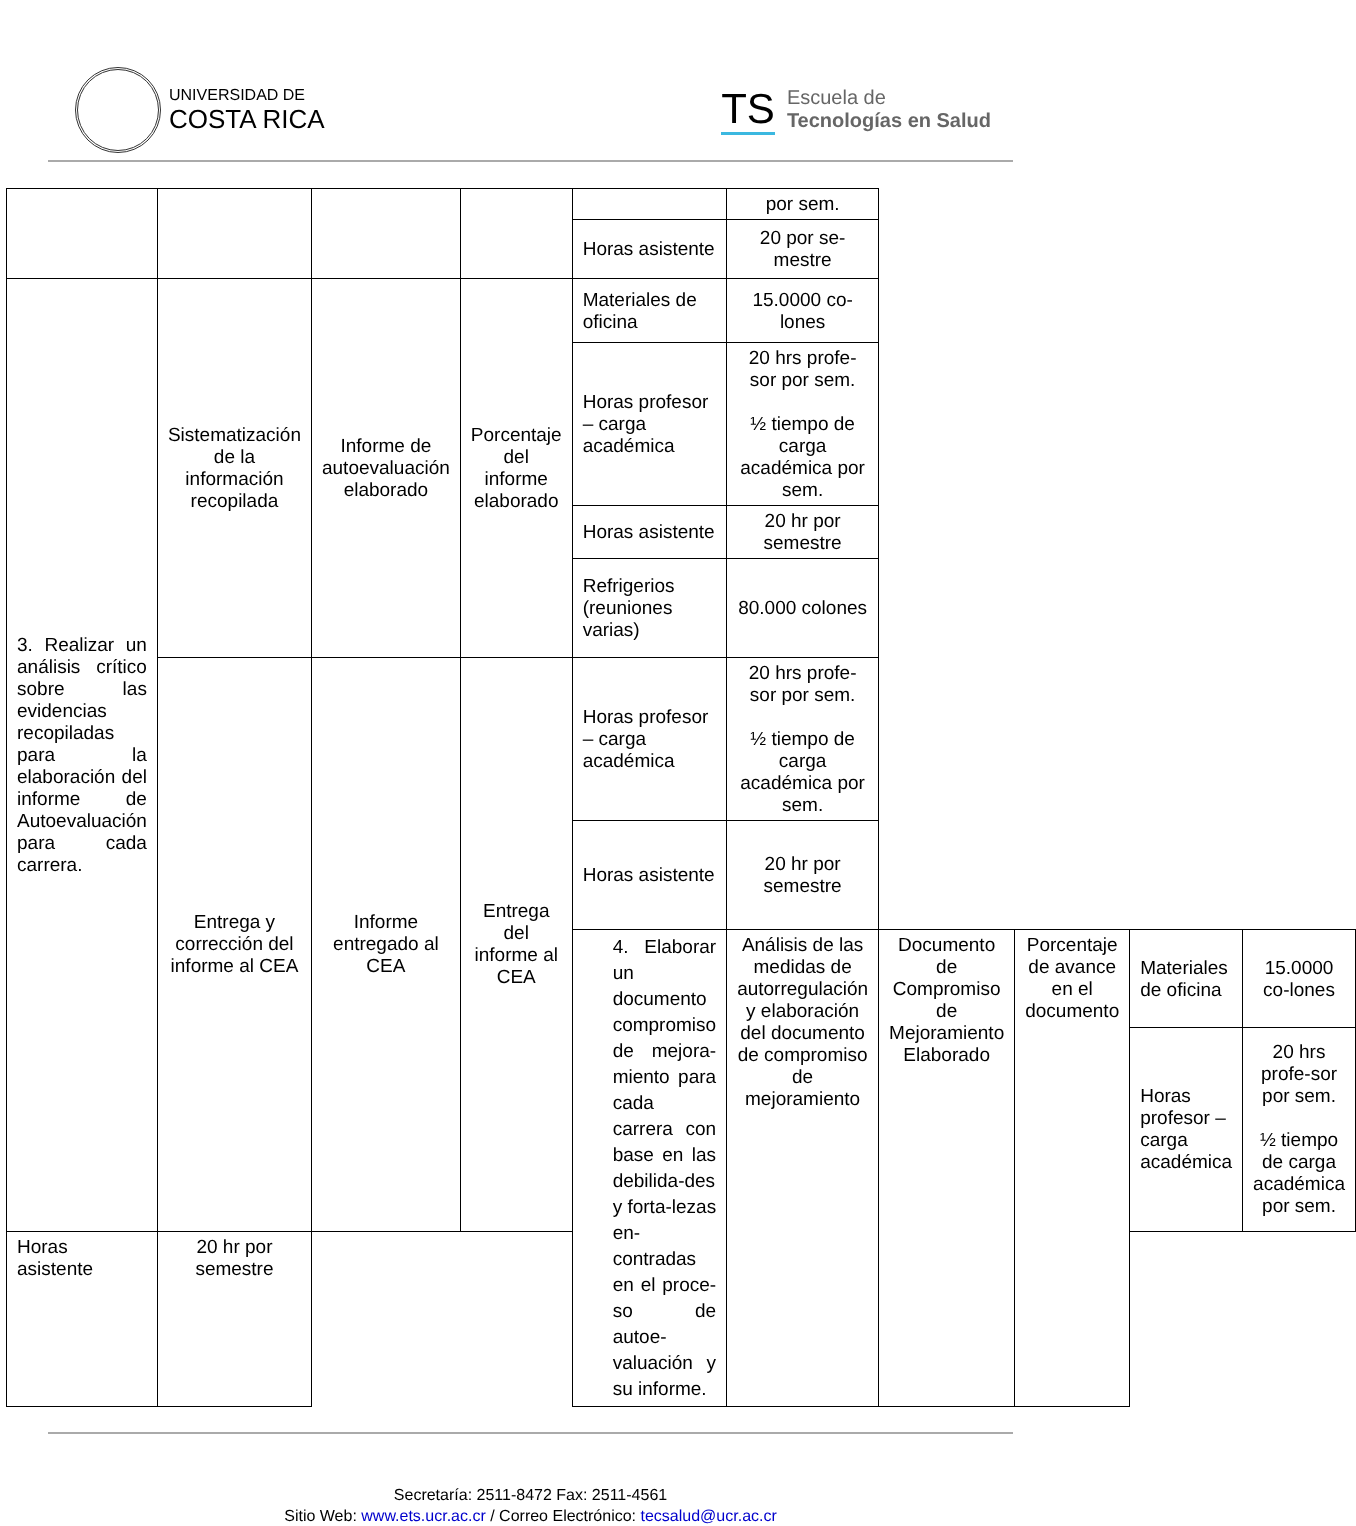UNIVERSIDAD DE
COSTA RICA
TS
Escuela de
Tecnologías en Salud
| | | | | | por sem. | | | | |
| | | | | Horas asistente | 20 por se-mestre | | | | |
| 3. Realizar un análisis crítico sobre las evidencias recopiladas para la elaboración del informe de Autoevaluación para cada carrera. | Sistematización de la información recopilada | Informe de autoevaluación elaborado | Porcentaje del informe elaborado | Materiales de oficina | 15.0000 co-lones | | | | |
| | | | | Horas profesor – carga académica | 20 hrs profe-sor por sem. ½ tiempo de carga académica por sem. | | | | |
| | | | | Horas asistente | 20 hr por semestre | | | | |
| | | | | Refrigerios (reuniones varias) | 80.000 colones | | | | |
| | Entrega y corrección del informe al CEA | Informe entregado al CEA | Entrega del informe al CEA | Horas profesor – carga académica | 20 hrs profe-sor por sem. ½ tiempo de carga académica por sem. | | | | |
| | | | | Horas asistente | 20 hr por semestre | | | | |
| | | | | 4. Elaborar un documento compromiso de mejora-miento para cada carrera con base en las debilida-des y forta-lezas en-contradas en el proce-so de autoe-valuación y su informe. | Análisis de las medidas de autorregulación y elaboración del documento de compromiso de mejoramiento | Documento de Compromiso de Mejoramiento Elaborado | Porcentaje de avance en el documento | Materiales de oficina | 15.0000 co-lones |
| | | | | | | | | Horas profesor – carga académica | 20 hrs profe-sor por sem. ½ tiempo de carga académica por sem. |
| Horas asistente | 20 hr por semestre | | | | | | | | |
Secretaría: 2511-8472 Fax: 2511-4561
Sitio Web: www.ets.ucr.ac.cr / Correo Electrónico: tecsalud@ucr.ac.cr